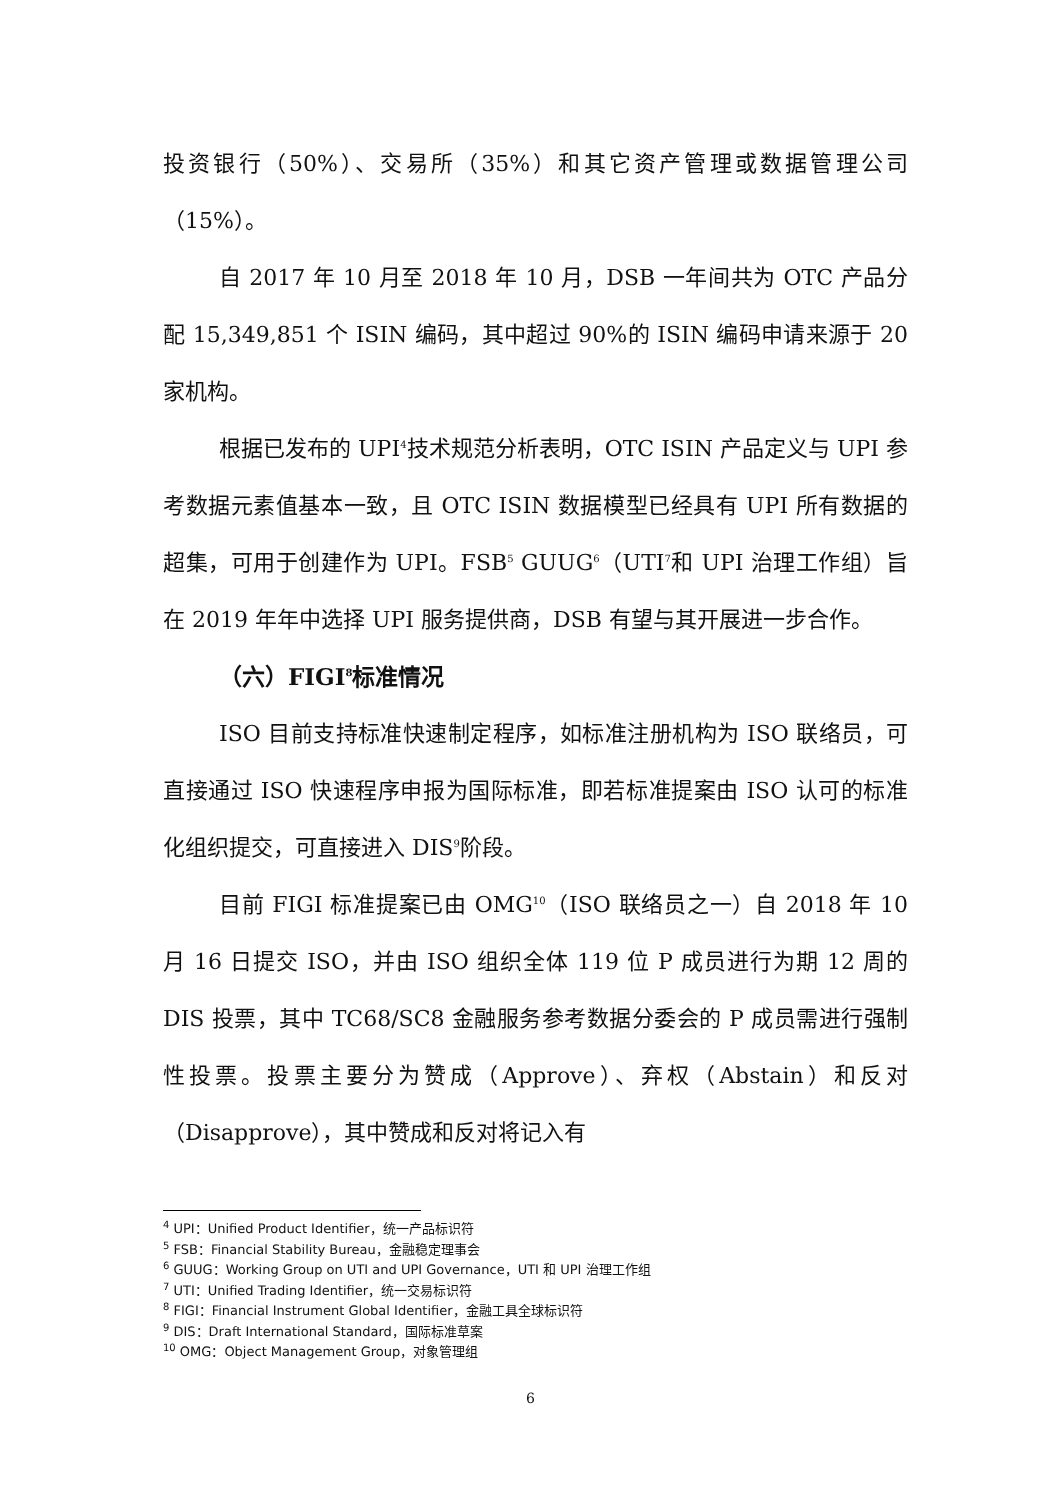投资银行（50%）、交易所（35%）和其它资产管理或数据管理公司（15%）。
自 2017 年 10 月至 2018 年 10 月，DSB 一年间共为 OTC 产品分配 15,349,851 个 ISIN 编码，其中超过 90%的 ISIN 编码申请来源于 20 家机构。
根据已发布的 UPI<sup>4</sup>技术规范分析表明，OTC ISIN 产品定义与 UPI 参考数据元素值基本一致，且 OTC ISIN 数据模型已经具有 UPI 所有数据的超集，可用于创建作为 UPI。FSB<sup>5</sup> GUUG<sup>6</sup>（UTI<sup>7</sup>和 UPI 治理工作组）旨在 2019 年年中选择 UPI 服务提供商，DSB 有望与其开展进一步合作。
（六）FIGI<sup>8</sup>标准情况
ISO 目前支持标准快速制定程序，如标准注册机构为 ISO 联络员，可直接通过 ISO 快速程序申报为国际标准，即若标准提案由 ISO 认可的标准化组织提交，可直接进入 DIS<sup>9</sup>阶段。
目前 FIGI 标准提案已由 OMG<sup>10</sup>（ISO 联络员之一）自 2018 年 10 月 16 日提交 ISO，并由 ISO 组织全体 119 位 P 成员进行为期 12 周的 DIS 投票，其中 TC68/SC8 金融服务参考数据分委会的 P 成员需进行强制性投票。投票主要分为赞成（Approve）、弃权（Abstain）和反对（Disapprove），其中赞成和反对将记入有
<sup>4</sup> UPI：Unified Product Identifier，统一产品标识符
<sup>5</sup> FSB：Financial Stability Bureau，金融稳定理事会
<sup>6</sup> GUUG：Working Group on UTI and UPI Governance，UTI 和 UPI 治理工作组
<sup>7</sup> UTI：Unified Trading Identifier，统一交易标识符
<sup>8</sup> FIGI：Financial Instrument Global Identifier，金融工具全球标识符
<sup>9</sup> DIS：Draft International Standard，国际标准草案
<sup>10</sup> OMG：Object Management Group，对象管理组
6